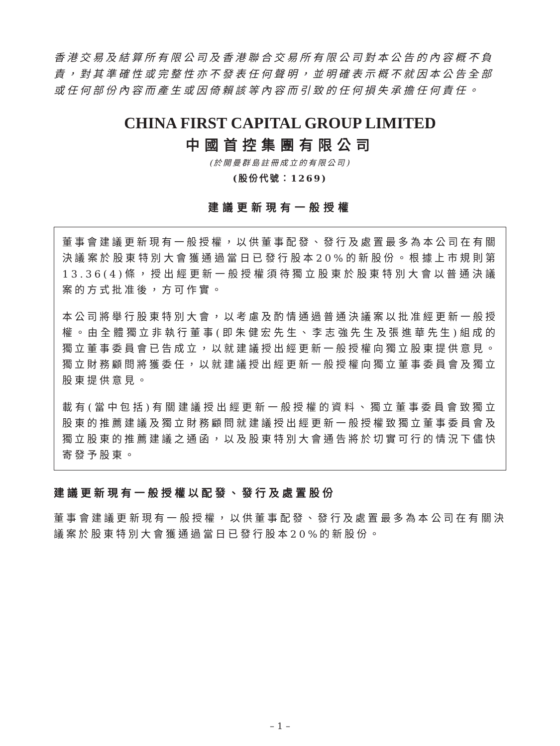香港交易及結算所有限公司及香港聯合交易所有限公司對本公告的內容概不負責，對其準確性或完整性亦不發表任何聲明，並明確表示概不就因本公告全部或任何部份內容而產生或因倚賴該等內容而引致的任何損失承擔任何責任。
CHINA FIRST CAPITAL GROUP LIMITED
中國首控集團有限公司
(於開曼群島註冊成立的有限公司)
(股份代號：1269)
建議更新現有一般授權
董事會建議更新現有一般授權，以供董事配發、發行及處置最多為本公司在有關決議案於股東特別大會獲通過當日已發行股本20%的新股份。根據上市規則第13.36(4)條，授出經更新一般授權須待獨立股東於股東特別大會以普通決議案的方式批准後，方可作實。
本公司將舉行股東特別大會，以考慮及酌情通過普通決議案以批准經更新一般授權。由全體獨立非執行董事(即朱健宏先生、李志強先生及張進華先生)組成的獨立董事委員會已告成立，以就建議授出經更新一般授權向獨立股東提供意見。獨立財務顧問將獲委任，以就建議授出經更新一般授權向獨立董事委員會及獨立股東提供意見。
載有(當中包括)有關建議授出經更新一般授權的資料、獨立董事委員會致獨立股東的推薦建議及獨立財務顧問就建議授出經更新一般授權致獨立董事委員會及獨立股東的推薦建議之通函，以及股東特別大會通告將於切實可行的情況下儘快寄發予股東。
建議更新現有一般授權以配發、發行及處置股份
董事會建議更新現有一般授權，以供董事配發、發行及處置最多為本公司在有關決議案於股東特別大會獲通過當日已發行股本20%的新股份。
– 1 –